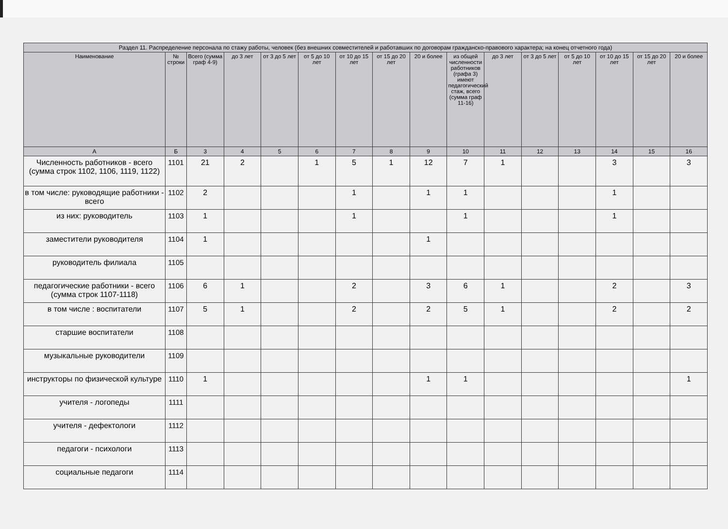| Раздел 11. Распределение персонала по стажу работы, человек (без внешних совместителей и работавших по договорам гражданско-правового характера; на конец отчетного года) | | | | | | | | | | | | | | | |
| --- | --- | --- | --- | --- | --- | --- | --- | --- | --- | --- | --- | --- | --- | --- | --- |
| Наименование | № строки | Всего (сумма граф 4-9) | до 3 лет | от 3 до 5 лет | от 5 до 10 лет | от 10 до 15 лет | от 15 до 20 лет | 20 и более | из общей численности работников (графа 3) имеют педагогический стаж, всего (сумма граф 11-16) | до 3 лет | от 3 до 5 лет | от 5 до 10 лет | от 10 до 15 лет | от 15 до 20 лет | 20 и более |
| А | Б | 3 | 4 | 5 | 6 | 7 | 8 | 9 | 10 | 11 | 12 | 13 | 14 | 15 | 16 |
| Численность работников - всего (сумма строк 1102, 1106, 1119, 1122) | 1101 | 21 | 2 | | 1 | 5 | 1 | 12 | 7 | 1 | | | 3 | | 3 |
| в том числе: руководящие работники - всего | 1102 | 2 | | | | 1 | | 1 | 1 | | | | 1 | | |
| из них: руководитель | 1103 | 1 | | | | 1 | | | 1 | | | | 1 | | |
| заместители руководителя | 1104 | 1 | | | | | | 1 | | | | | | | |
| руководитель филиала | 1105 | | | | | | | | | | | | | | |
| педагогические работники - всего (сумма строк 1107-1118) | 1106 | 6 | 1 | | | 2 | | 3 | 6 | 1 | | | 2 | | 3 |
| в том числе : воспитатели | 1107 | 5 | 1 | | | 2 | | 2 | 5 | 1 | | | 2 | | 2 |
| старшие воспитатели | 1108 | | | | | | | | | | | | | | |
| музыкальные руководители | 1109 | | | | | | | | | | | | | | |
| инструкторы по физической культуре | 1110 | 1 | | | | | | 1 | 1 | | | | | | 1 |
| учителя - логопеды | 1111 | | | | | | | | | | | | | | |
| учителя - дефектологи | 1112 | | | | | | | | | | | | | | |
| педагоги - психологи | 1113 | | | | | | | | | | | | | | |
| социальные педагоги | 1114 | | | | | | | | | | | | | | |